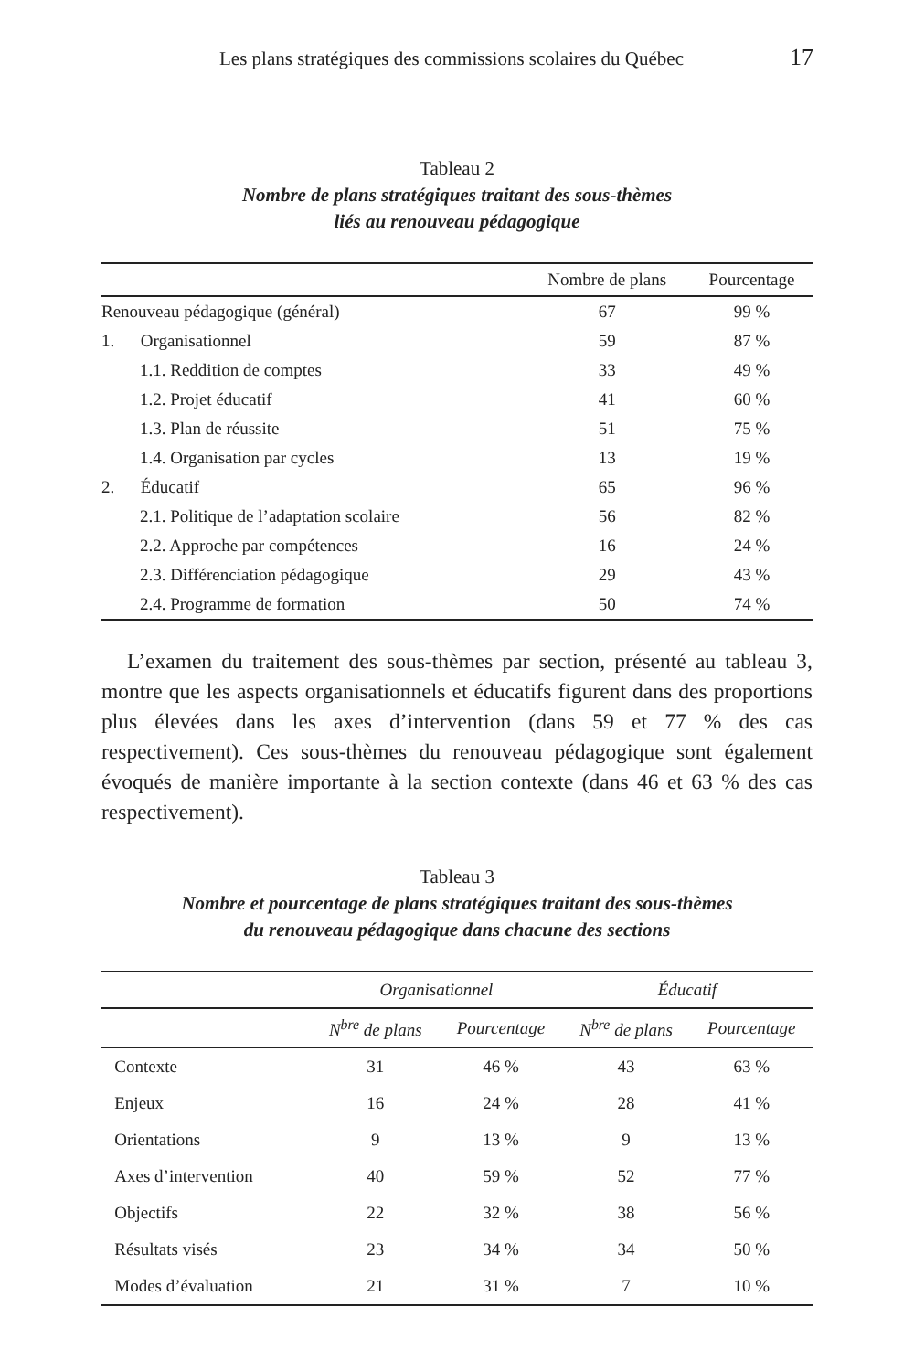Les plans stratégiques des commissions scolaires du Québec 17
Tableau 2
Nombre de plans stratégiques traitant des sous-thèmes
liés au renouveau pédagogique
| | Nombre de plans | Pourcentage |
| --- | --- | --- |
| Renouveau pédagogique (général) | 67 | 99 % |
| 1. Organisationnel | 59 | 87 % |
| 1.1. Reddition de comptes | 33 | 49 % |
| 1.2. Projet éducatif | 41 | 60 % |
| 1.3. Plan de réussite | 51 | 75 % |
| 1.4. Organisation par cycles | 13 | 19 % |
| 2. Éducatif | 65 | 96 % |
| 2.1. Politique de l’adaptation scolaire | 56 | 82 % |
| 2.2. Approche par compétences | 16 | 24 % |
| 2.3. Différenciation pédagogique | 29 | 43 % |
| 2.4. Programme de formation | 50 | 74 % |
L’examen du traitement des sous-thèmes par section, présenté au tableau 3, montre que les aspects organisationnels et éducatifs figurent dans des proportions plus élevées dans les axes d’intervention (dans 59 et 77 % des cas respectivement). Ces sous-thèmes du renouveau pédagogique sont également évoqués de manière importante à la section contexte (dans 46 et 63 % des cas respectivement).
Tableau 3
Nombre et pourcentage de plans stratégiques traitant des sous-thèmes
du renouveau pédagogique dans chacune des sections
| | Organisationnel | | Éducatif | |
| --- | --- | --- | --- | --- |
| | N<sup>bre</sup> de plans | Pourcentage | N<sup>bre</sup> de plans | Pourcentage |
| Contexte | 31 | 46 % | 43 | 63 % |
| Enjeux | 16 | 24 % | 28 | 41 % |
| Orientations | 9 | 13 % | 9 | 13 % |
| Axes d’intervention | 40 | 59 % | 52 | 77 % |
| Objectifs | 22 | 32 % | 38 | 56 % |
| Résultats visés | 23 | 34 % | 34 | 50 % |
| Modes d’évaluation | 21 | 31 % | 7 | 10 % |